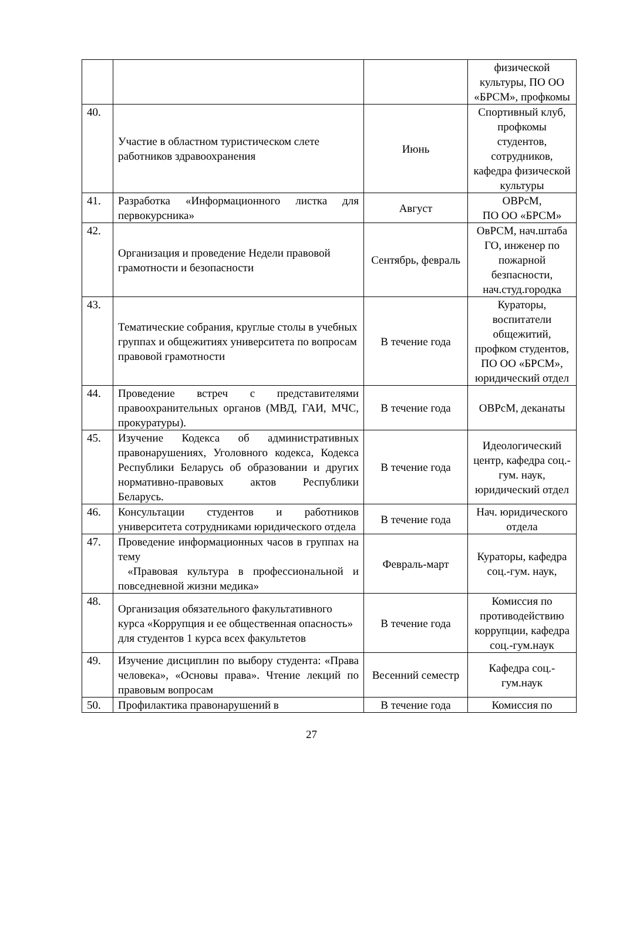| | | | физической культуры, ПО ОО «БРСМ», профкомы |
| 40. | Участие в областном туристическом слете работников здравоохранения | Июнь | Спортивный клуб, профкомы студентов, сотрудников, кафедра физической культуры |
| 41. | Разработка «Информационного листка для первокурсника» | Август | ОВРсМ, ПО ОО «БРСМ» |
| 42. | Организация и проведение Недели правовой грамотности и безопасности | Сентябрь, февраль | ОвРСМ, нач.штаба ГО, инженер по пожарной безпасности, нач.студ.городка |
| 43. | Тематические собрания, круглые столы в учебных группах и общежитиях университета по вопросам правовой грамотности | В течение года | Кураторы, воспитатели общежитий, профком студентов, ПО ОО «БРСМ», юридический отдел |
| 44. | Проведение встреч с представителями правоохранительных органов (МВД, ГАИ, МЧС, прокуратуры). | В течение года | ОВРсМ, деканаты |
| 45. | Изучение Кодекса об административных правонарушениях, Уголовного кодекса, Кодекса Республики Беларусь об образовании и других нормативно-правовых актов Республики Беларусь. | В течение года | Идеологический центр, кафедра соц.-гум. наук, юридический отдел |
| 46. | Консультации студентов и работников университета сотрудниками юридического отдела | В течение года | Нач. юридического отдела |
| 47. | Проведение информационных часов в группах на тему «Правовая культура в профессиональной и повседневной жизни медика» | Февраль-март | Кураторы, кафедра соц.-гум. наук, |
| 48. | Организация обязательного факультативного курса «Коррупция и ее общественная опасность» для студентов 1 курса всех факультетов | В течение года | Комиссия по противодействию коррупции, кафедра соц.-гум.наук |
| 49. | Изучение дисциплин по выбору студента: «Права человека», «Основы права». Чтение лекций по правовым вопросам | Весенний семестр | Кафедра соц.-гум.наук |
| 50. | Профилактика правонарушений в | В течение года | Комиссия по |
27